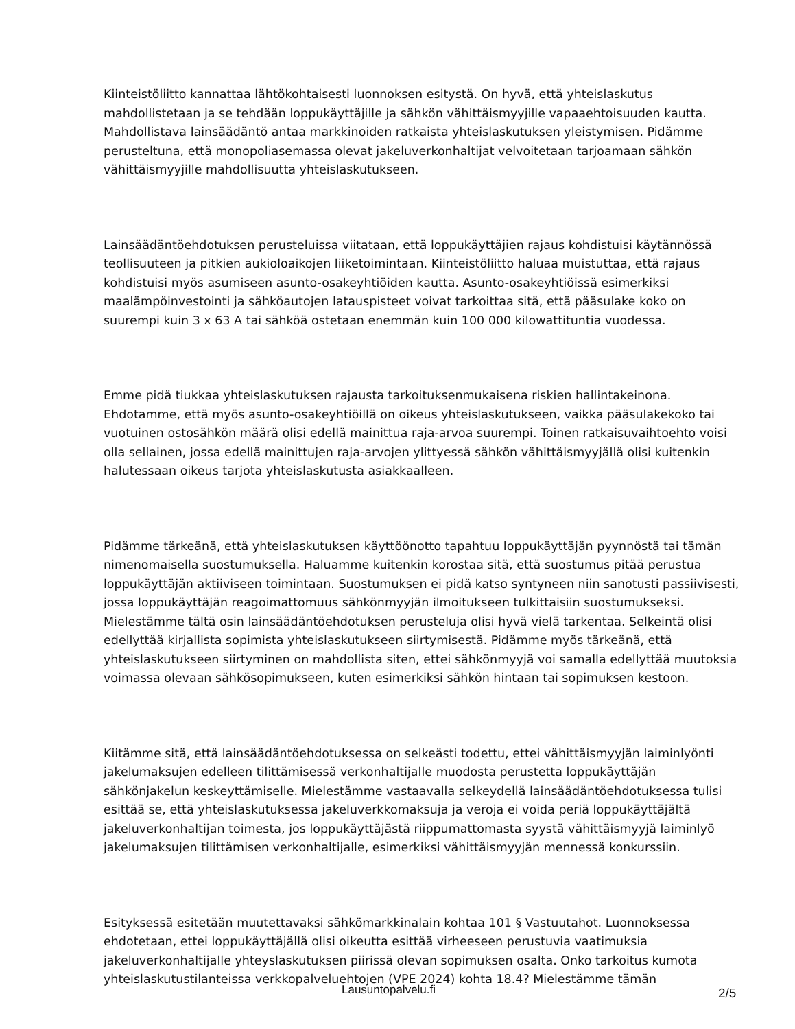Kiinteistöliitto kannattaa lähtökohtaisesti luonnoksen esitystä. On hyvä, että yhteislaskutus mahdollistetaan ja se tehdään loppukäyttäjille ja sähkön vähittäismyyjille vapaaehtoisuuden kautta. Mahdollistava lainsäädäntö antaa markkinoiden ratkaista yhteislaskutuksen yleistymisen. Pidämme perusteltuna, että monopoliasemassa olevat jakeluverkonhaltijat velvoitetaan tarjoamaan sähkön vähittäismyyjille mahdollisuutta yhteislaskutukseen.
Lainsäädäntöehdotuksen perusteluissa viitataan, että loppukäyttäjien rajaus kohdistuisi käytännössä teollisuuteen ja pitkien aukioloaikojen liiketoimintaan. Kiinteistöliitto haluaa muistuttaa, että rajaus kohdistuisi myös asumiseen asunto-osakeyhtiöiden kautta. Asunto-osakeyhtiöissä esimerkiksi maalämpöinvestointi ja sähköautojen latauspisteet voivat tarkoittaa sitä, että pääsulake koko on suurempi kuin 3 x 63 A tai sähköä ostetaan enemmän kuin 100 000 kilowattituntia vuodessa.
Emme pidä tiukkaa yhteislaskutuksen rajausta tarkoituksenmukaisena riskien hallintakeinona. Ehdotamme, että myös asunto-osakeyhtiöillä on oikeus yhteislaskutukseen, vaikka pääsulakekoko tai vuotuinen ostosähkön määrä olisi edellä mainittua raja-arvoa suurempi. Toinen ratkaisuvaihtoehto voisi olla sellainen, jossa edellä mainittujen raja-arvojen ylittyessä sähkön vähittäismyyjällä olisi kuitenkin halutessaan oikeus tarjota yhteislaskutusta asiakkaalleen.
Pidämme tärkeänä, että yhteislaskutuksen käyttöönotto tapahtuu loppukäyttäjän pyynnöstä tai tämän nimenomaisella suostumuksella. Haluamme kuitenkin korostaa sitä, että suostumus pitää perustua loppukäyttäjän aktiiviseen toimintaan. Suostumuksen ei pidä katso syntyneen niin sanotusti passiivisesti, jossa loppukäyttäjän reagoimattomuus sähkönmyyjän ilmoitukseen tulkittaisiin suostumukseksi. Mielestämme tältä osin lainsäädäntöehdotuksen perusteluja olisi hyvä vielä tarkentaa. Selkeintä olisi edellyttää kirjallista sopimista yhteislaskutukseen siirtymisestä. Pidämme myös tärkeänä, että yhteislaskutukseen siirtyminen on mahdollista siten, ettei sähkönmyyjä voi samalla edellyttää muutoksia voimassa olevaan sähkösopimukseen, kuten esimerkiksi sähkön hintaan tai sopimuksen kestoon.
Kiitämme sitä, että lainsäädäntöehdotuksessa on selkeästi todettu, ettei vähittäismyyjän laiminlyönti jakelumaksujen edelleen tilittämisessä verkonhaltijalle muodosta perustetta loppukäyttäjän sähkönjakelun keskeyttämiselle. Mielestämme vastaavalla selkeydellä lainsäädäntöehdotuksessa tulisi esittää se, että yhteislaskutuksessa jakeluverkkomaksuja ja veroja ei voida periä loppukäyttäjältä jakeluverkonhaltijan toimesta, jos loppukäyttäjästä riippumattomasta syystä vähittäismyyjä laiminlyö jakelumaksujen tilittämisen verkonhaltijalle, esimerkiksi vähittäismyyjän mennessä konkurssiin.
Esityksessä esitetään muutettavaksi sähkömarkkinalain kohtaa 101 § Vastuutahot. Luonnoksessa ehdotetaan, ettei loppukäyttäjällä olisi oikeutta esittää virheeseen perustuvia vaatimuksia jakeluverkonhaltijalle yhteyslaskutuksen piirissä olevan sopimuksen osalta. Onko tarkoitus kumota yhteislaskutustilanteissa verkkopalveluehtojen (VPE 2024) kohta 18.4? Mielestämme tämän
Lausuntopalvelu.fi 2/5